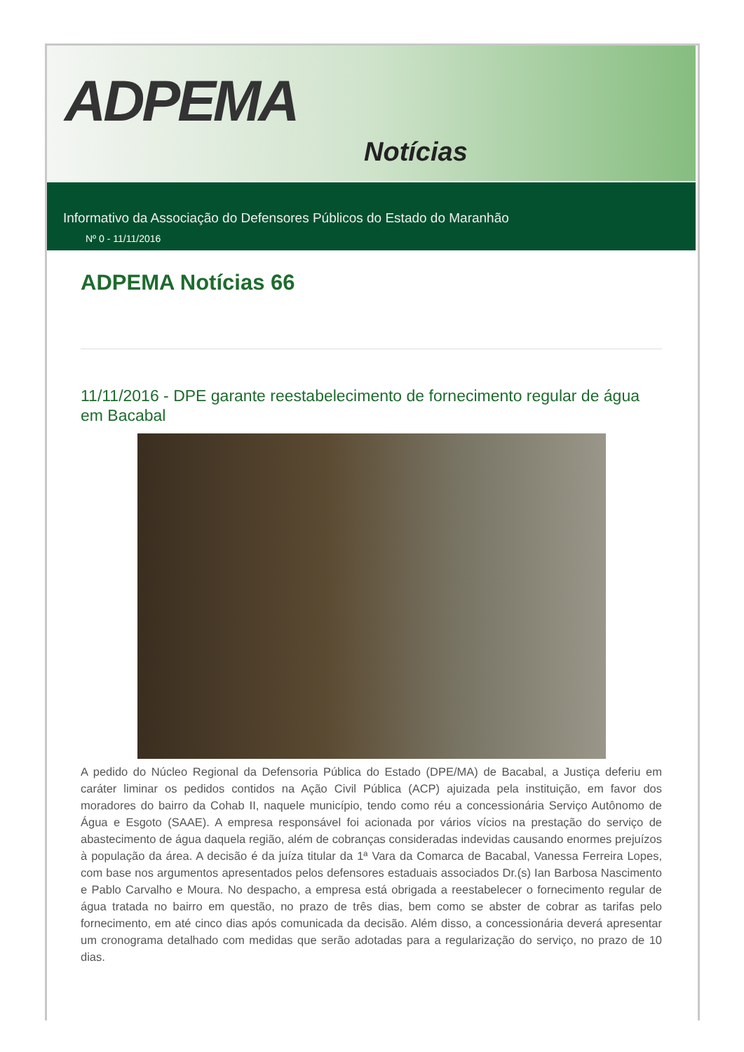ADPEMA
Notícias
Informativo da Associação do Defensores Públicos do Estado do Maranhão
Nº 0 - 11/11/2016
ADPEMA Notícias 66
11/11/2016 - DPE garante reestabelecimento de fornecimento regular de água em Bacabal
A pedido do Núcleo Regional da Defensoria Pública do Estado (DPE/MA) de Bacabal, a Justiça deferiu em caráter liminar os pedidos contidos na Ação Civil Pública (ACP) ajuizada pela instituição, em favor dos moradores do bairro da Cohab II, naquele município, tendo como réu a concessionária Serviço Autônomo de Água e Esgoto (SAAE). A empresa responsável foi acionada por vários vícios na prestação do serviço de abastecimento de água daquela região, além de cobranças consideradas indevidas causando enormes prejuízos à população da área. A decisão é da juíza titular da 1ª Vara da Comarca de Bacabal, Vanessa Ferreira Lopes, com base nos argumentos apresentados pelos defensores estaduais associados Dr.(s) Ian Barbosa Nascimento e Pablo Carvalho e Moura. No despacho, a empresa está obrigada a reestabelecer o fornecimento regular de água tratada no bairro em questão, no prazo de três dias, bem como se abster de cobrar as tarifas pelo fornecimento, em até cinco dias após comunicada da decisão. Além disso, a concessionária deverá apresentar um cronograma detalhado com medidas que serão adotadas para a regularização do serviço, no prazo de 10 dias.